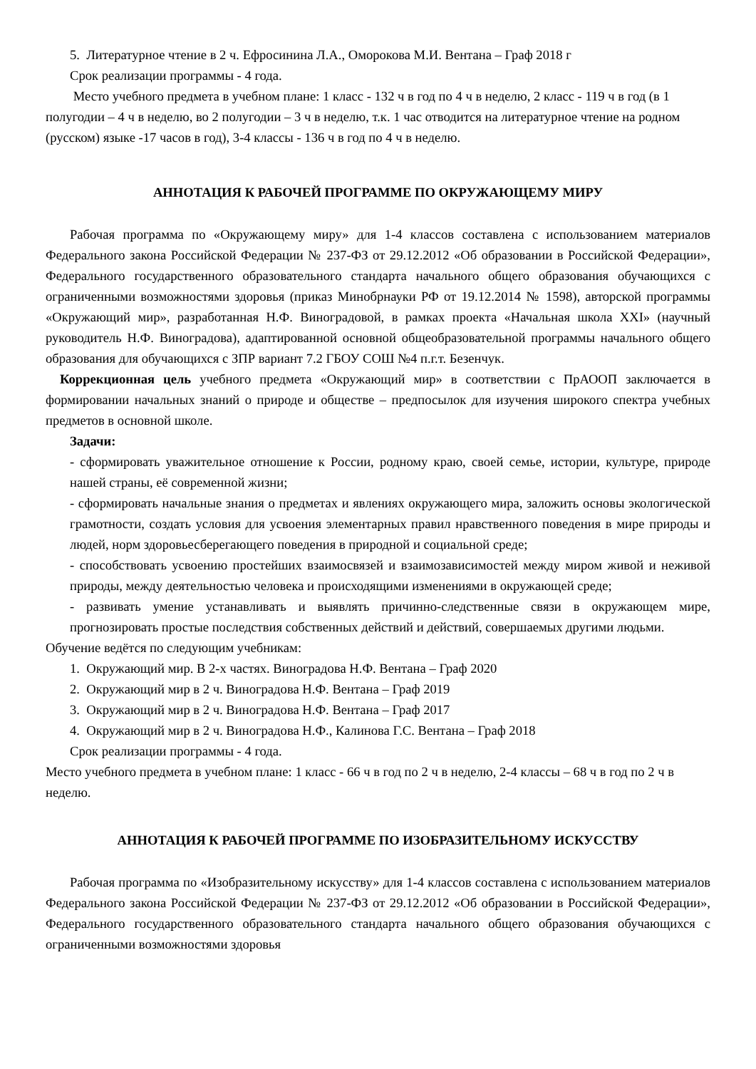5. Литературное чтение в 2 ч. Ефросинина Л.А., Оморокова М.И. Вентана – Граф 2018 г
Срок реализации программы - 4 года.
Место учебного предмета в учебном плане: 1 класс - 132 ч в год по 4 ч в неделю, 2 класс - 119 ч в год (в 1 полугодии – 4 ч в неделю, во 2 полугодии – 3 ч в неделю, т.к. 1 час отводится на литературное чтение на родном (русском) языке -17 часов в год), 3-4 классы - 136 ч в год по 4 ч в неделю.
АННОТАЦИЯ К РАБОЧЕЙ ПРОГРАММЕ ПО ОКРУЖАЮЩЕМУ МИРУ
Рабочая программа по «Окружающему миру» для 1-4 классов составлена с использованием материалов Федерального закона Российской Федерации № 237-ФЗ от 29.12.2012 «Об образовании в Российской Федерации», Федерального государственного образовательного стандарта начального общего образования обучающихся с ограниченными возможностями здоровья (приказ Минобрнауки РФ от 19.12.2014 № 1598), авторской программы «Окружающий мир», разработанная Н.Ф. Виноградовой, в рамках проекта «Начальная школа XXI» (научный руководитель Н.Ф. Виноградова), адаптированной основной общеобразовательной программы начального общего образования для обучающихся с ЗПР вариант 7.2 ГБОУ СОШ №4 п.г.т. Безенчук.
Коррекционная цель учебного предмета «Окружающий мир» в соответствии с ПрАООП заключается в формировании начальных знаний о природе и обществе – предпосылок для изучения широкого спектра учебных предметов в основной школе.
Задачи:
- сформировать уважительное отношение к России, родному краю, своей семье, истории, культуре, природе нашей страны, её современной жизни;
- сформировать начальные знания о предметах и явлениях окружающего мира, заложить основы экологической грамотности, создать условия для усвоения элементарных правил нравственного поведения в мире природы и людей, норм здоровьесберегающего поведения в природной и социальной среде;
- способствовать усвоению простейших взаимосвязей и взаимозависимостей между миром живой и неживой природы, между деятельностью человека и происходящими изменениями в окружающей среде;
- развивать умение устанавливать и выявлять причинно-следственные связи в окружающем мире, прогнозировать простые последствия собственных действий и действий, совершаемых другими людьми.
Обучение ведётся по следующим учебникам:
1. Окружающий мир. В 2-х частях. Виноградова Н.Ф. Вентана – Граф 2020
2. Окружающий мир в 2 ч. Виноградова Н.Ф. Вентана – Граф 2019
3. Окружающий мир в 2 ч. Виноградова Н.Ф. Вентана – Граф 2017
4. Окружающий мир в 2 ч. Виноградова Н.Ф., Калинова Г.С. Вентана – Граф 2018
Срок реализации программы - 4 года.
Место учебного предмета в учебном плане: 1 класс - 66 ч в год по 2 ч в неделю, 2-4 классы – 68 ч в год по 2 ч в неделю.
АННОТАЦИЯ К РАБОЧЕЙ ПРОГРАММЕ ПО ИЗОБРАЗИТЕЛЬНОМУ ИСКУССТВУ
Рабочая программа по «Изобразительному искусству» для 1-4 классов составлена с использованием материалов Федерального закона Российской Федерации № 237-ФЗ от 29.12.2012 «Об образовании в Российской Федерации», Федерального государственного образовательного стандарта начального общего образования обучающихся с ограниченными возможностями здоровья